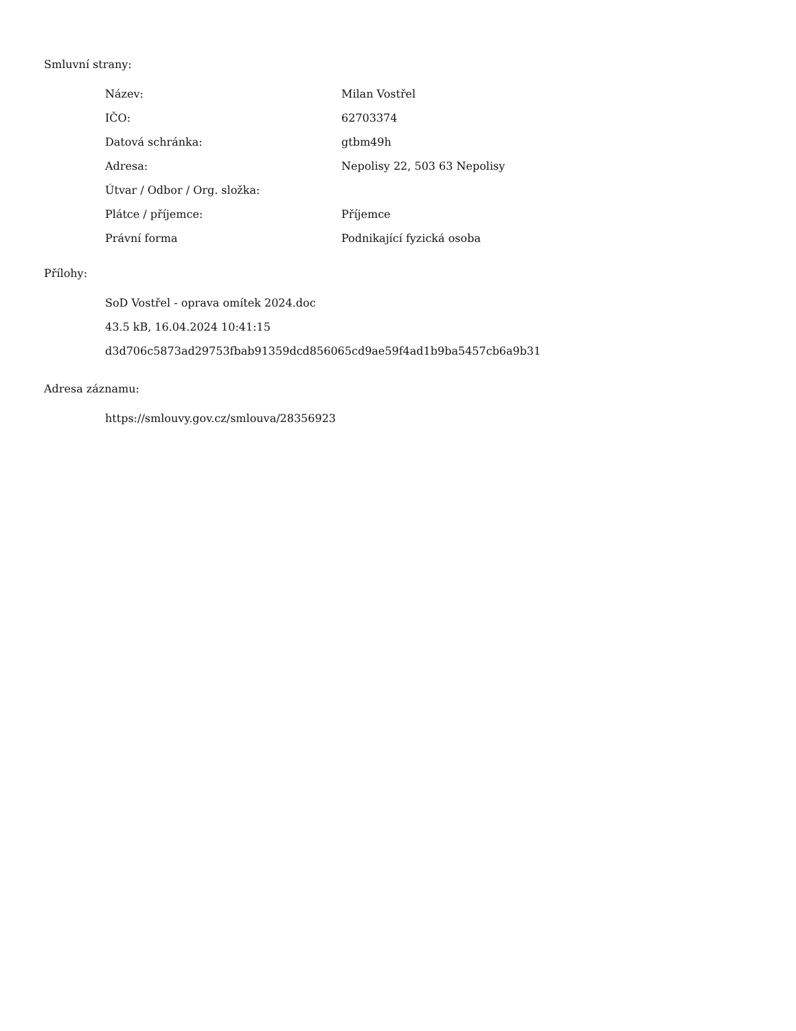Smluvní strany:
| Název: | Milan Vostřel |
| IČO: | 62703374 |
| Datová schránka: | gtbm49h |
| Adresa: | Nepolisy 22, 503 63 Nepolisy |
| Útvar / Odbor / Org. složka: | |
| Plátce / příjemce: | Příjemce |
| Právní forma | Podnikající fyzická osoba |
Přílohy:
SoD Vostřel - oprava omítek 2024.doc
43.5 kB, 16.04.2024 10:41:15
d3d706c5873ad29753fbab91359dcd856065cd9ae59f4ad1b9ba5457cb6a9b31
Adresa záznamu:
https://smlouvy.gov.cz/smlouva/28356923